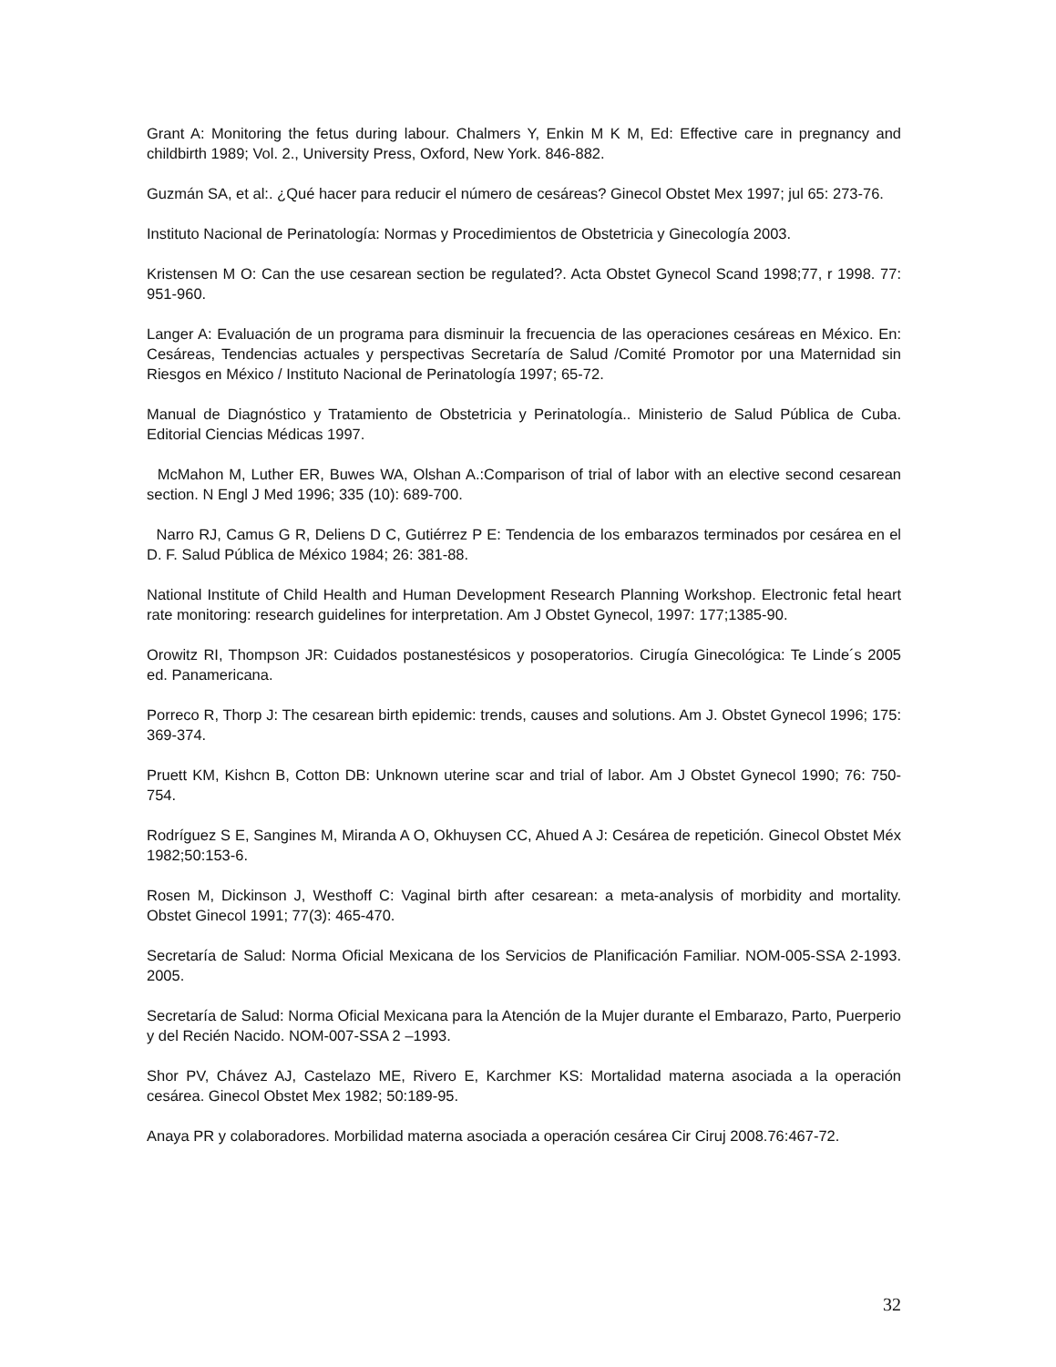Grant A: Monitoring the fetus during labour. Chalmers Y, Enkin M K M, Ed: Effective care in pregnancy and childbirth 1989; Vol. 2., University Press, Oxford, New York. 846-882.
Guzmán SA, et al:. ¿Qué hacer para reducir el número de cesáreas? Ginecol Obstet Mex 1997; jul 65: 273-76.
Instituto Nacional de Perinatología: Normas y Procedimientos de Obstetricia y Ginecología 2003.
Kristensen M O: Can the use cesarean section be regulated?. Acta Obstet Gynecol Scand 1998;77, r 1998. 77: 951-960.
Langer A: Evaluación de un programa para disminuir la frecuencia de las operaciones cesáreas en México. En: Cesáreas, Tendencias actuales y perspectivas Secretaría de Salud /Comité Promotor por una Maternidad sin Riesgos en México / Instituto Nacional de Perinatología 1997; 65-72.
Manual de Diagnóstico y Tratamiento de Obstetricia y Perinatología.. Ministerio de Salud Pública de Cuba. Editorial Ciencias Médicas 1997.
McMahon M, Luther ER, Buwes WA, Olshan A.:Comparison of trial of labor with an elective second cesarean section. N Engl J Med 1996; 335 (10): 689-700.
Narro RJ, Camus G R, Deliens D C, Gutiérrez P E: Tendencia de los embarazos terminados por cesárea en el D. F. Salud Pública de México 1984; 26: 381-88.
National Institute of Child Health and Human Development Research Planning Workshop. Electronic fetal heart rate monitoring: research guidelines for interpretation. Am J Obstet Gynecol, 1997: 177;1385-90.
Orowitz RI, Thompson JR: Cuidados postanestésicos y posoperatorios. Cirugía Ginecológica: Te Linde´s 2005 ed. Panamericana.
Porreco R, Thorp J: The cesarean birth epidemic: trends, causes and solutions. Am J. Obstet Gynecol 1996; 175: 369-374.
Pruett KM, Kishcn B, Cotton DB: Unknown uterine scar and trial of labor. Am J Obstet Gynecol 1990; 76: 750-754.
Rodríguez S E, Sangines M, Miranda A O, Okhuysen CC, Ahued A J: Cesárea de repetición. Ginecol Obstet Méx 1982;50:153-6.
Rosen M, Dickinson J, Westhoff C: Vaginal birth after cesarean: a meta-analysis of morbidity and mortality. Obstet Ginecol 1991; 77(3): 465-470.
Secretaría de Salud: Norma Oficial Mexicana de los Servicios de Planificación Familiar. NOM-005-SSA 2-1993. 2005.
Secretaría de Salud: Norma Oficial Mexicana para la Atención de la Mujer durante el Embarazo, Parto, Puerperio y del Recién Nacido. NOM-007-SSA 2 –1993.
Shor PV, Chávez AJ, Castelazo ME, Rivero E, Karchmer KS: Mortalidad materna asociada a la operación cesárea. Ginecol Obstet Mex 1982; 50:189-95.
Anaya PR y colaboradores. Morbilidad materna asociada a operación cesárea Cir Ciruj 2008.76:467-72.
32